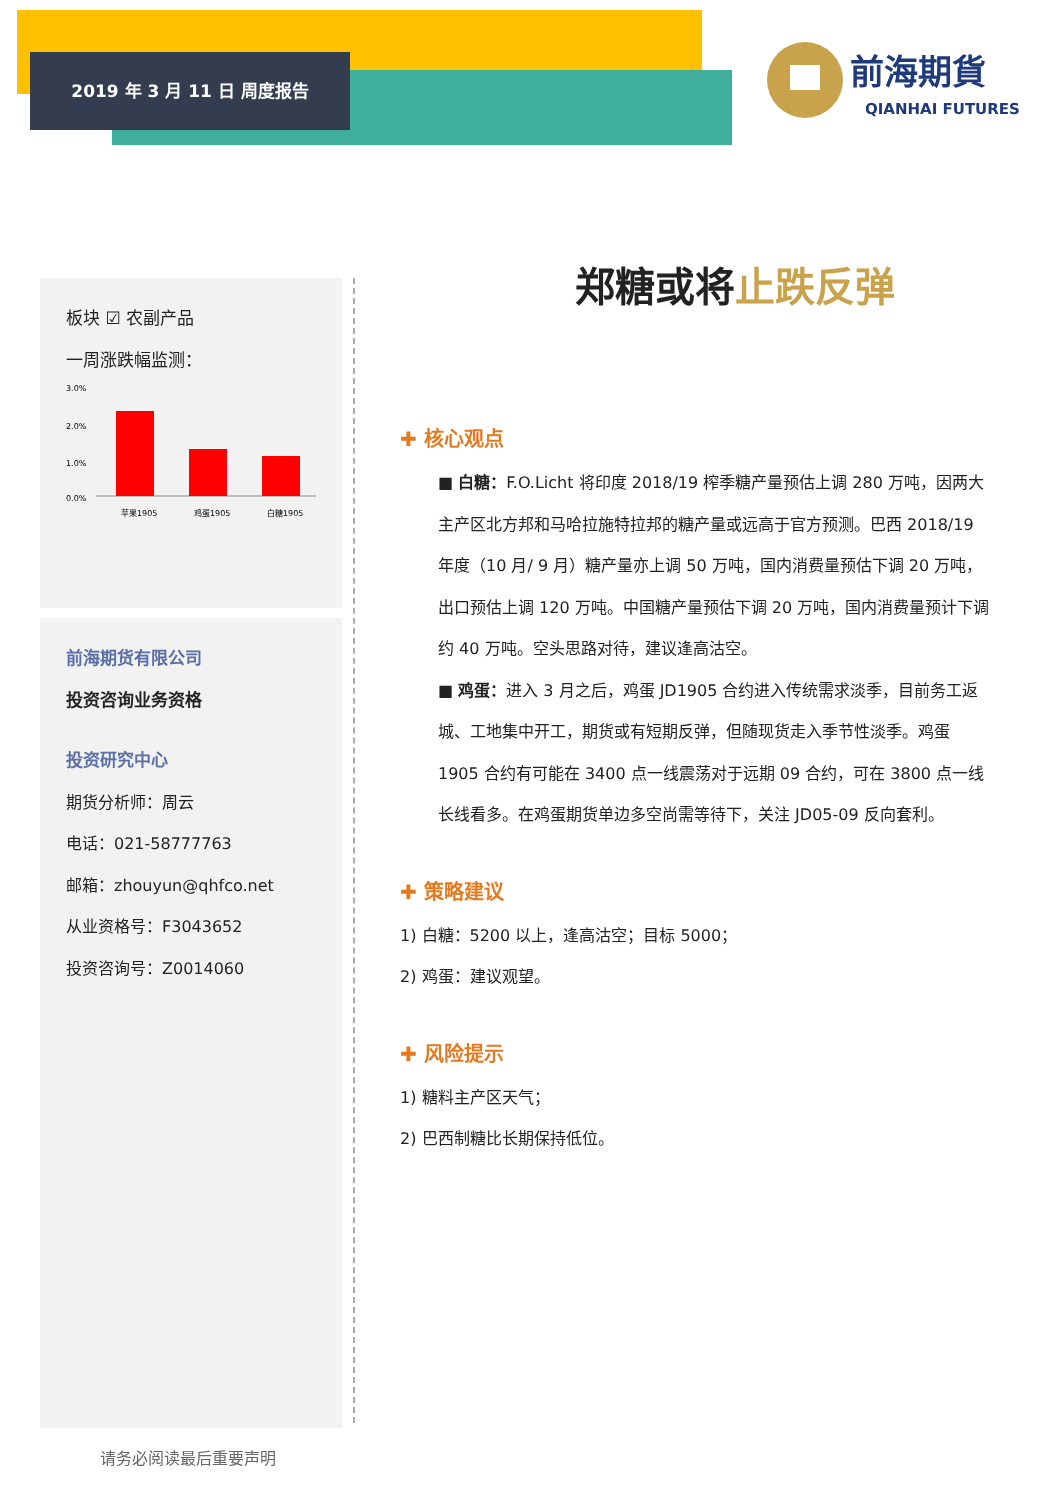2019 年 3 月 11 日 周度报告
前海期貨
QIANHAI FUTURES
板块 ☑ 农副产品
一周涨跌幅监测：
3.0%
2.0%
1.0%
0.0%
苹果1905
鸡蛋1905
白糖1905
前海期货有限公司
投资咨询业务资格
投资研究中心
期货分析师：周云
电话：021-58777763
邮箱：zhouyun@qhfco.net
从业资格号：F3043652
投资咨询号：Z0014060
请务必阅读最后重要声明
郑糖或将止跌反弹
✚ 核心观点
■ 白糖：F.O.Licht 将印度 2018/19 榨季糖产量预估上调 280 万吨，因两大主产区北方邦和马哈拉施特拉邦的糖产量或远高于官方预测。巴西 2018/19 年度（10 月/ 9 月）糖产量亦上调 50 万吨，国内消费量预估下调 20 万吨，出口预估上调 120 万吨。中国糖产量预估下调 20 万吨，国内消费量预计下调约 40 万吨。空头思路对待，建议逢高沽空。
■ 鸡蛋：进入 3 月之后，鸡蛋 JD1905 合约进入传统需求淡季，目前务工返城、工地集中开工，期货或有短期反弹，但随现货走入季节性淡季。鸡蛋 1905 合约有可能在 3400 点一线震荡对于远期 09 合约，可在 3800 点一线长线看多。在鸡蛋期货单边多空尚需等待下，关注 JD05-09 反向套利。
✚ 策略建议
1) 白糖：5200 以上，逢高沽空；目标 5000；
2) 鸡蛋：建议观望。
✚ 风险提示
1) 糖料主产区天气；
2) 巴西制糖比长期保持低位。